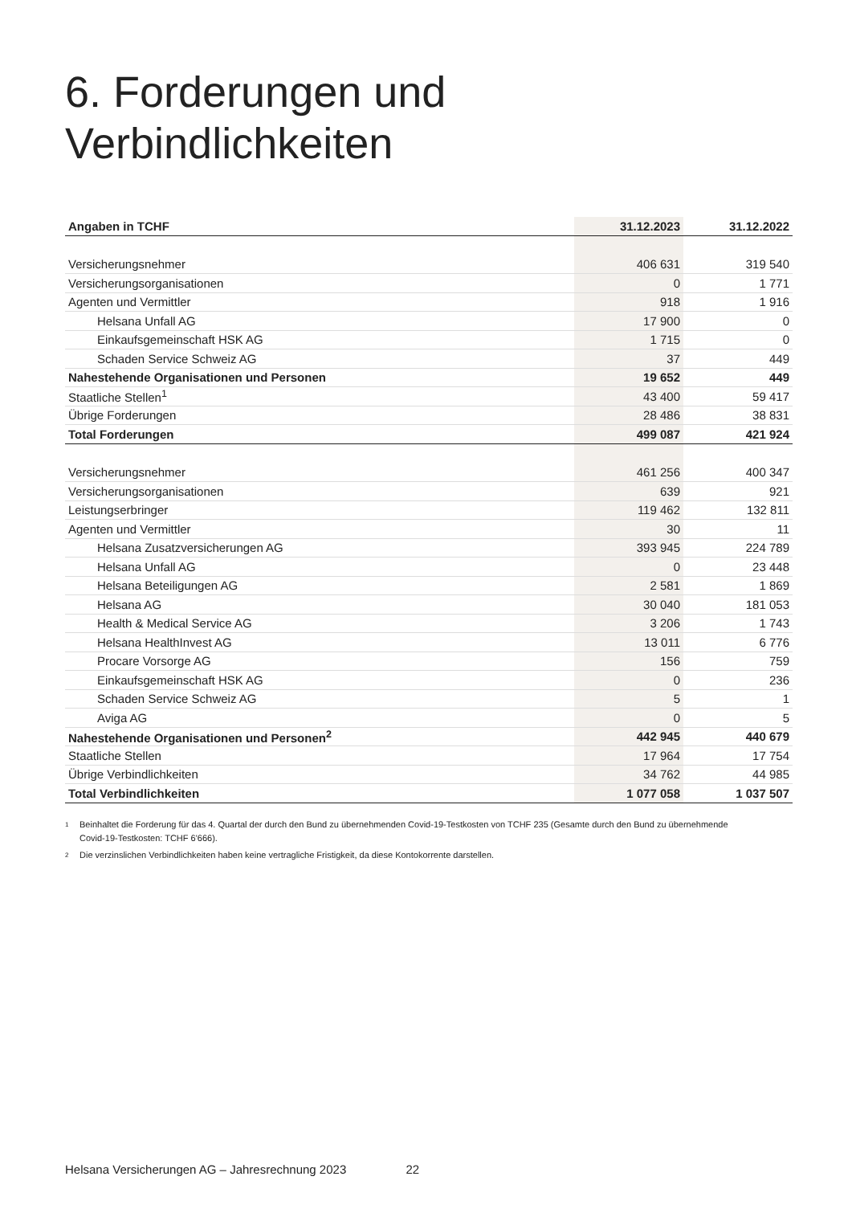6. Forderungen und
Verbindlichkeiten
| Angaben in TCHF | 31.12.2023 | 31.12.2022 |
| --- | --- | --- |
| Versicherungsnehmer | 406 631 | 319 540 |
| Versicherungsorganisationen | 0 | 1 771 |
| Agenten und Vermittler | 918 | 1 916 |
| Helsana Unfall AG | 17 900 | 0 |
| Einkaufsgemeinschaft HSK AG | 1 715 | 0 |
| Schaden Service Schweiz AG | 37 | 449 |
| Nahestehende Organisationen und Personen | 19 652 | 449 |
| Staatliche Stellen<sup>1</sup> | 43 400 | 59 417 |
| Übrige Forderungen | 28 486 | 38 831 |
| Total Forderungen | 499 087 | 421 924 |
| Versicherungsnehmer | 461 256 | 400 347 |
| Versicherungsorganisationen | 639 | 921 |
| Leistungserbringer | 119 462 | 132 811 |
| Agenten und Vermittler | 30 | 11 |
| Helsana Zusatzversicherungen AG | 393 945 | 224 789 |
| Helsana Unfall AG | 0 | 23 448 |
| Helsana Beteiligungen AG | 2 581 | 1 869 |
| Helsana AG | 30 040 | 181 053 |
| Health & Medical Service AG | 3 206 | 1 743 |
| Helsana HealthInvest AG | 13 011 | 6 776 |
| Procare Vorsorge AG | 156 | 759 |
| Einkaufsgemeinschaft HSK AG | 0 | 236 |
| Schaden Service Schweiz AG | 5 | 1 |
| Aviga AG | 0 | 5 |
| Nahestehende Organisationen und Personen<sup>2</sup> | 442 945 | 440 679 |
| Staatliche Stellen | 17 964 | 17 754 |
| Übrige Verbindlichkeiten | 34 762 | 44 985 |
| Total Verbindlichkeiten | 1 077 058 | 1 037 507 |
1 Beinhaltet die Forderung für das 4. Quartal der durch den Bund zu übernehmenden Covid-19-Testkosten von TCHF 235 (Gesamte durch den Bund zu übernehmende Covid-19-Testkosten: TCHF 6'666).
2 Die verzinslichen Verbindlichkeiten haben keine vertragliche Fristigkeit, da diese Kontokorrente darstellen.
Helsana Versicherungen AG – Jahresrechnung 2023 22